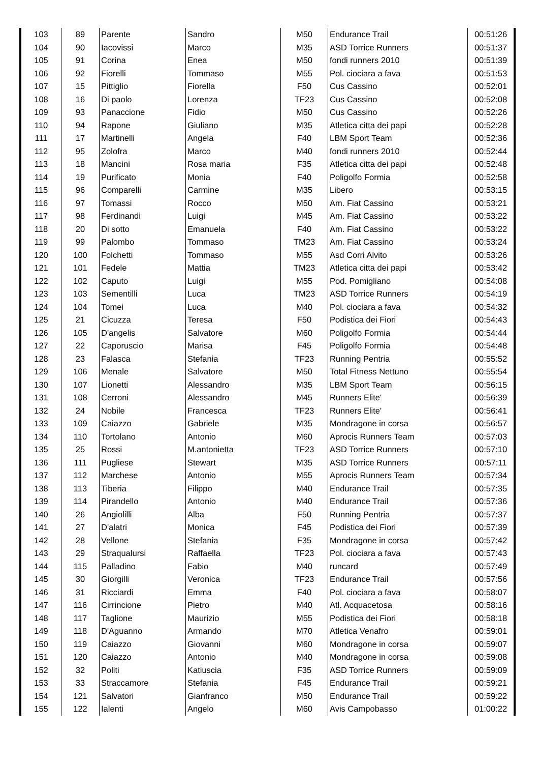| 103 | 89 | Parente | Sandro | M50 | Endurance Trail | 00:51:26 |
| 104 | 90 | Iacovissi | Marco | M35 | ASD Torrice Runners | 00:51:37 |
| 105 | 91 | Corina | Enea | M50 | fondi runners 2010 | 00:51:39 |
| 106 | 92 | Fiorelli | Tommaso | M55 | Pol. ciociara a fava | 00:51:53 |
| 107 | 15 | Pittiglio | Fiorella | F50 | Cus Cassino | 00:52:01 |
| 108 | 16 | Di paolo | Lorenza | TF23 | Cus Cassino | 00:52:08 |
| 109 | 93 | Panaccione | Fidio | M50 | Cus Cassino | 00:52:26 |
| 110 | 94 | Rapone | Giuliano | M35 | Atletica citta dei papi | 00:52:28 |
| 111 | 17 | Martinelli | Angela | F40 | LBM Sport Team | 00:52:36 |
| 112 | 95 | Zolofra | Marco | M40 | fondi runners 2010 | 00:52:44 |
| 113 | 18 | Mancini | Rosa maria | F35 | Atletica citta dei papi | 00:52:48 |
| 114 | 19 | Purificato | Monia | F40 | Poligolfo Formia | 00:52:58 |
| 115 | 96 | Comparelli | Carmine | M35 | Libero | 00:53:15 |
| 116 | 97 | Tomassi | Rocco | M50 | Am. Fiat Cassino | 00:53:21 |
| 117 | 98 | Ferdinandi | Luigi | M45 | Am. Fiat Cassino | 00:53:22 |
| 118 | 20 | Di sotto | Emanuela | F40 | Am. Fiat Cassino | 00:53:22 |
| 119 | 99 | Palombo | Tommaso | TM23 | Am. Fiat Cassino | 00:53:24 |
| 120 | 100 | Folchetti | Tommaso | M55 | Asd Corri Alvito | 00:53:26 |
| 121 | 101 | Fedele | Mattia | TM23 | Atletica citta dei papi | 00:53:42 |
| 122 | 102 | Caputo | Luigi | M55 | Pod. Pomigliano | 00:54:08 |
| 123 | 103 | Sementilli | Luca | TM23 | ASD Torrice Runners | 00:54:19 |
| 124 | 104 | Tomei | Luca | M40 | Pol. ciociara a fava | 00:54:32 |
| 125 | 21 | Cicuzza | Teresa | F50 | Podistica dei Fiori | 00:54:43 |
| 126 | 105 | D'angelis | Salvatore | M60 | Poligolfo Formia | 00:54:44 |
| 127 | 22 | Caporuscio | Marisa | F45 | Poligolfo Formia | 00:54:48 |
| 128 | 23 | Falasca | Stefania | TF23 | Running Pentria | 00:55:52 |
| 129 | 106 | Menale | Salvatore | M50 | Total Fitness Nettuno | 00:55:54 |
| 130 | 107 | Lionetti | Alessandro | M35 | LBM Sport Team | 00:56:15 |
| 131 | 108 | Cerroni | Alessandro | M45 | Runners Elite' | 00:56:39 |
| 132 | 24 | Nobile | Francesca | TF23 | Runners Elite' | 00:56:41 |
| 133 | 109 | Caiazzo | Gabriele | M35 | Mondragone in corsa | 00:56:57 |
| 134 | 110 | Tortolano | Antonio | M60 | Aprocis Runners Team | 00:57:03 |
| 135 | 25 | Rossi | M.antonietta | TF23 | ASD Torrice Runners | 00:57:10 |
| 136 | 111 | Pugliese | Stewart | M35 | ASD Torrice Runners | 00:57:11 |
| 137 | 112 | Marchese | Antonio | M55 | Aprocis Runners Team | 00:57:34 |
| 138 | 113 | Tiberia | Filippo | M40 | Endurance Trail | 00:57:35 |
| 139 | 114 | Pirandello | Antonio | M40 | Endurance Trail | 00:57:36 |
| 140 | 26 | Angiolilli | Alba | F50 | Running Pentria | 00:57:37 |
| 141 | 27 | D'alatri | Monica | F45 | Podistica dei Fiori | 00:57:39 |
| 142 | 28 | Vellone | Stefania | F35 | Mondragone in corsa | 00:57:42 |
| 143 | 29 | Straqualursi | Raffaella | TF23 | Pol. ciociara a fava | 00:57:43 |
| 144 | 115 | Palladino | Fabio | M40 | runcard | 00:57:49 |
| 145 | 30 | Giorgilli | Veronica | TF23 | Endurance Trail | 00:57:56 |
| 146 | 31 | Ricciardi | Emma | F40 | Pol. ciociara a fava | 00:58:07 |
| 147 | 116 | Cirrincione | Pietro | M40 | Atl. Acquacetosa | 00:58:16 |
| 148 | 117 | Taglione | Maurizio | M55 | Podistica dei Fiori | 00:58:18 |
| 149 | 118 | D'Aguanno | Armando | M70 | Atletica Venafro | 00:59:01 |
| 150 | 119 | Caiazzo | Giovanni | M60 | Mondragone in corsa | 00:59:07 |
| 151 | 120 | Caiazzo | Antonio | M40 | Mondragone in corsa | 00:59:08 |
| 152 | 32 | Politi | Katiuscia | F35 | ASD Torrice Runners | 00:59:09 |
| 153 | 33 | Straccamore | Stefania | F45 | Endurance Trail | 00:59:21 |
| 154 | 121 | Salvatori | Gianfranco | M50 | Endurance Trail | 00:59:22 |
| 155 | 122 | Ialenti | Angelo | M60 | Avis Campobasso | 01:00:22 |